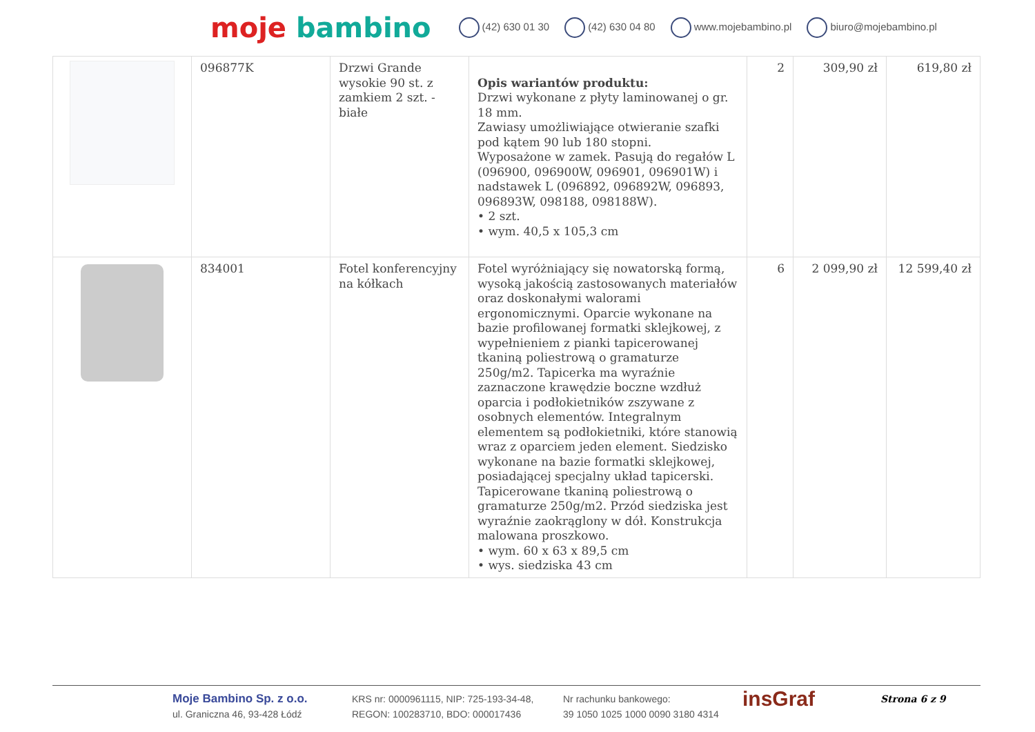moje bambino
(42) 630 01 30 (42) 630 04 80 www.mojebambino.pl biuro@mojebambino.pl
| | 096877K | Drzwi Grande wysokie 90 st. z zamkiem 2 szt. - białe | Opis wariantów produktu: Drzwi wykonane z płyty laminowanej o gr. 18 mm. Zawiasy umożliwiające otwieranie szafki pod kątem 90 lub 180 stopni. Wyposażone w zamek. Pasują do regałów L (096900, 096900W, 096901, 096901W) i nadstawek L (096892, 096892W, 096893, 096893W, 098188, 098188W). • 2 szt. • wym. 40,5 x 105,3 cm | 2 | 309,90 zł | 619,80 zł |
| | 834001 | Fotel konferencyjny na kółkach | Fotel wyróżniający się nowatorską formą, wysoką jakością zastosowanych materiałów oraz doskonałymi walorami ergonomicznymi. Oparcie wykonane na bazie profilowanej formatki sklejkowej, z wypełnieniem z pianki tapicerowanej tkaniną poliestrową o gramaturze 250g/m2. Tapicerka ma wyraźnie zaznaczone krawędzie boczne wzdłuż oparcia i podłokietników zszywane z osobnych elementów. Integralnym elementem są podłokietniki, które stanowią wraz z oparciem jeden element. Siedzisko wykonane na bazie formatki sklejkowej, posiadającej specjalny układ tapicerski. Tapicerowane tkaniną poliestrową o gramaturze 250g/m2. Przód siedziska jest wyraźnie zaokrąglony w dół. Konstrukcja malowana proszkowo. • wym. 60 x 63 x 89,5 cm • wys. siedziska 43 cm | 6 | 2 099,90 zł | 12 599,40 zł |
Moje Bambino Sp. z o.o.
ul. Graniczna 46, 93-428 Łódź
KRS nr: 0000961115, NIP: 725-193-34-48,
REGON: 100283710, BDO: 000017436
Nr rachunku bankowego:
39 1050 1025 1000 0090 3180 4314
insGraf
Strona 6 z 9